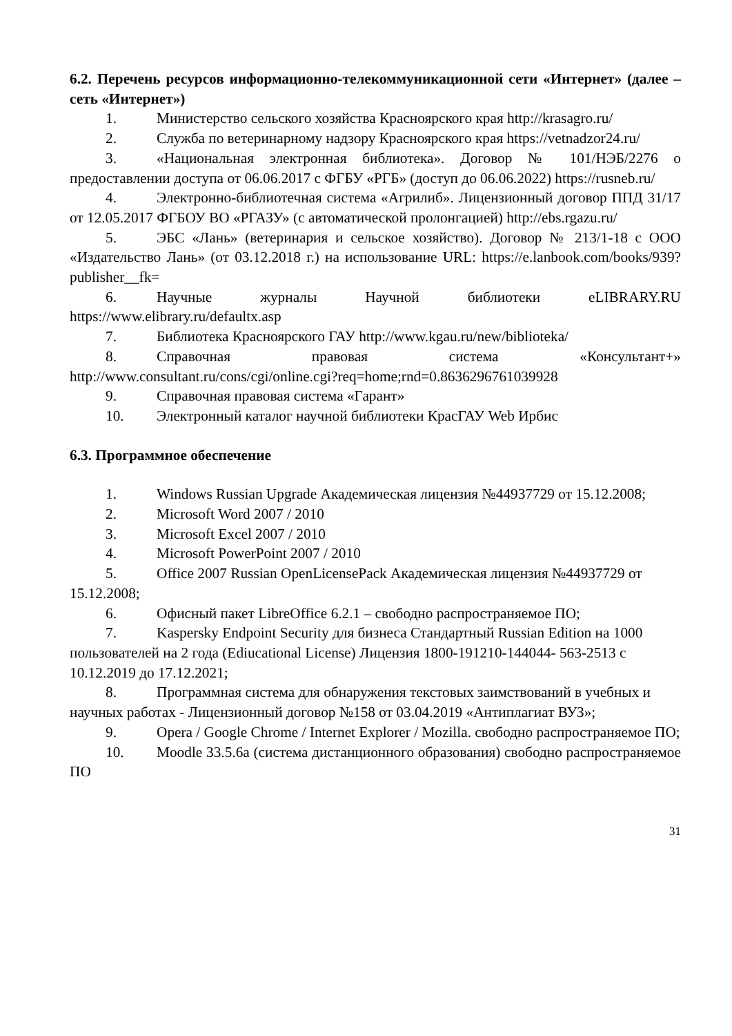6.2. Перечень ресурсов информационно-телекоммуникационной сети «Интернет» (далее – сеть «Интернет»)
1. Министерство сельского хозяйства Красноярского края http://krasagro.ru/
2. Служба по ветеринарному надзору Красноярского края https://vetnadzor24.ru/
3. «Национальная электронная библиотека». Договор № 101/НЭБ/2276 о предоставлении доступа от 06.06.2017 с ФГБУ «РГБ» (доступ до 06.06.2022) https://rusneb.ru/
4. Электронно-библиотечная система «Агрилиб». Лицензионный договор ППД 31/17 от 12.05.2017 ФГБОУ ВО «РГАЗУ» (с автоматической пролонгацией) http://ebs.rgazu.ru/
5. ЭБС «Лань» (ветеринария и сельское хозяйство). Договор № 213/1-18 с ООО «Издательство Лань» (от 03.12.2018 г.) на использование URL: https://e.lanbook.com/books/939?publisher__fk=
6. Научные журналы Научной библиотеки eLIBRARY.RU https://www.elibrary.ru/defaultx.asp
7. Библиотека Красноярского ГАУ http://www.kgau.ru/new/biblioteka/
8. Справочная правовая система «Консультант+» http://www.consultant.ru/cons/cgi/online.cgi?req=home;rnd=0.8636296761039928
9. Справочная правовая система «Гарант»
10. Электронный каталог научной библиотеки КрасГАУ Web Ирбис
6.3. Программное обеспечение
1. Windows Russian Upgrade Академическая лицензия №44937729 от 15.12.2008;
2. Microsoft Word 2007 / 2010
3. Microsoft Excel 2007 / 2010
4. Microsoft PowerPoint 2007 / 2010
5. Office 2007 Russian OpenLicensePack Академическая лицензия №44937729 от 15.12.2008;
6. Офисный пакет LibreOffice 6.2.1 – свободно распространяемое ПО;
7. Kaspersky Endpoint Security для бизнеса Стандартный Russian Edition на 1000 пользователей на 2 года (Ediucational License) Лицензия 1800-191210-144044- 563-2513 с 10.12.2019 до 17.12.2021;
8. Программная система для обнаружения текстовых заимствований в учебных и научных работах - Лицензионный договор №158 от 03.04.2019 «Антиплагиат ВУЗ»;
9. Opera / Google Chrome / Internet Explorer / Mozilla. свободно распространяемое ПО;
10. Moodle 33.5.6a (система дистанционного образования) свободно распространяемое ПО
31